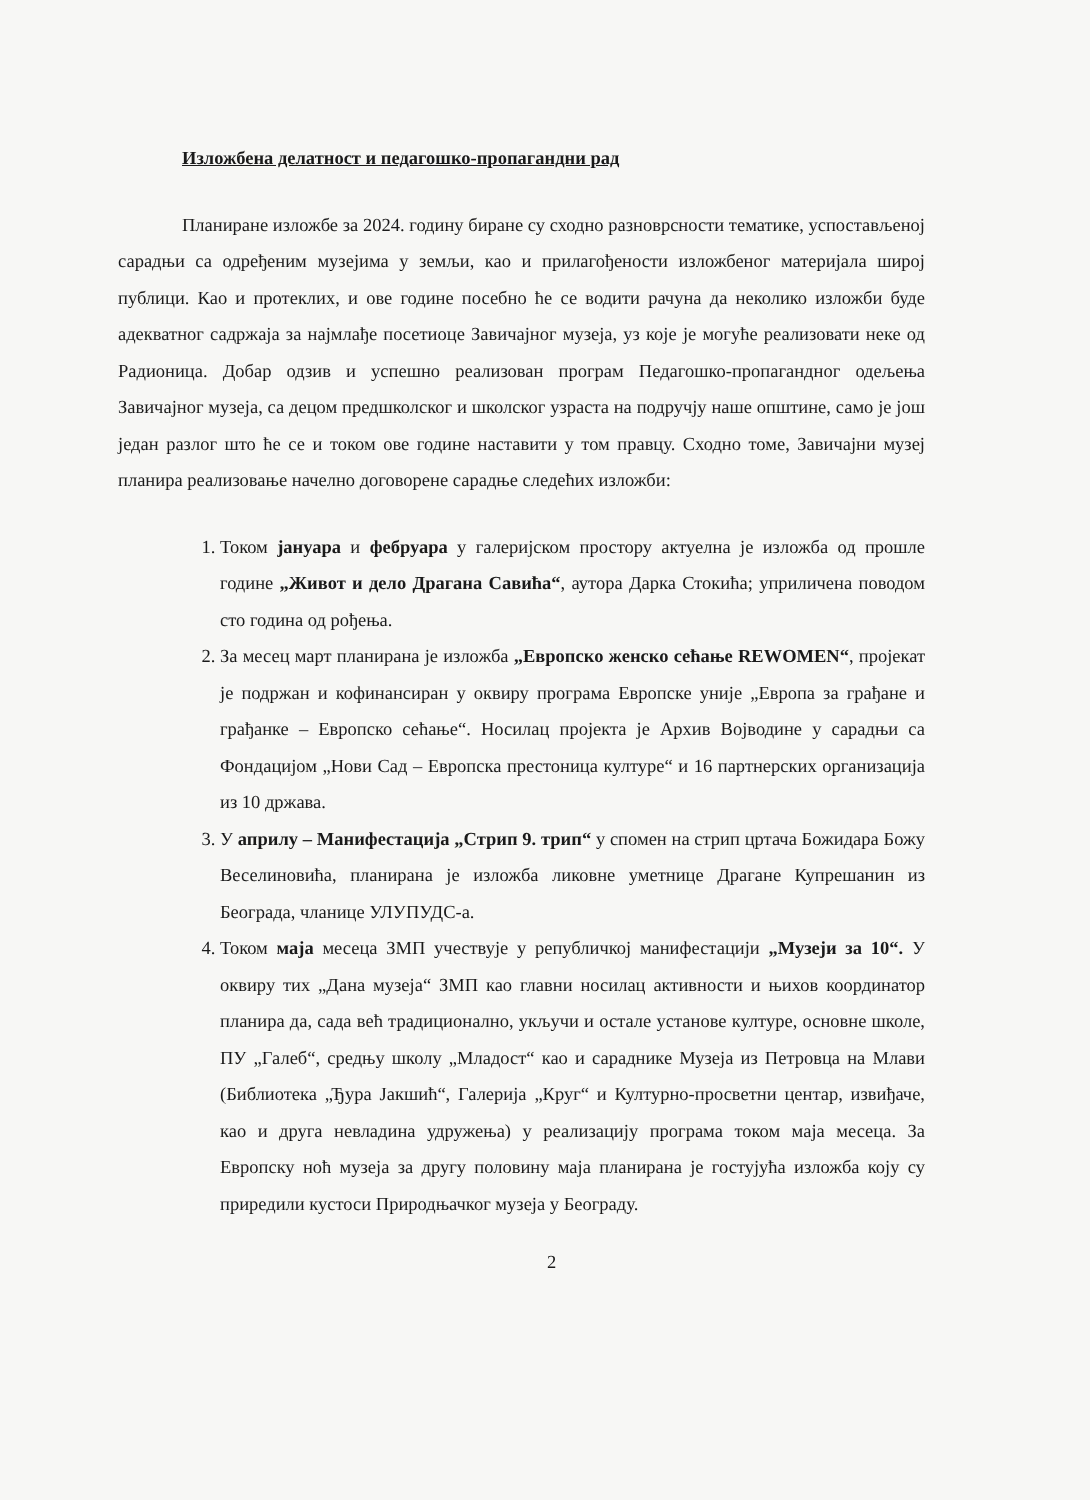Изложбена делатност и педагошко-пропагандни рад
Планиране изложбе за 2024. годину биране су сходно разноврсности тематике, успостављеној сарадњи са одређеним музејима у земљи, као и прилагођености изложбеног материјала широј публици. Као и протеклих, и ове године посебно ће се водити рачуна да неколико изложби буде адекватног садржаја за најмлађе посетиоце Завичајног музеја, уз које је могуће реализовати неке од Радионица. Добар одзив и успешно реализован програм Педагошко-пропагандног одељења Завичајног музеја, са децом предшколског и школског узраста на подручју наше општине, само је још један разлог што ће се и током ове године наставити у том правцу. Сходно томе, Завичајни музеј планира реализовање начелно договорене сарадње следећих изложби:
1. Током јануара и фебруара у галеријском простору актуелна је изложба од прошле године „Живот и дело Драгана Савића“, аутора Дарка Стокића; уприличена поводом сто година од рођења.
2. За месец март планирана је изложба „Европско женско сећање REWOMEN“, пројекат је подржан и кофинансиран у оквиру програма Европске уније „Европа за грађане и грађанке – Европско сећање“. Носилац пројекта је Архив Војводине у сарадњи са Фондацијом „Нови Сад – Европска престоница културе“ и 16 партнерских организација из 10 држава.
3. У априлу – Манифестација „Стрип 9. трип“ у спомен на стрип цртача Божидара Божу Веселиновића, планирана је изложба ликовне уметнице Драгане Купрешанин из Београда, чланице УЛУПУДС-а.
4. Током маја месеца ЗМП учествује у републичкој манифестацији „Музеји за 10“. У оквиру тих „Дана музеја“ ЗМП као главни носилац активности и њихов координатор планира да, сада већ традиционално, укључи и остале установе културе, основне школе, ПУ „Галеб“, средњу школу „Младост“ као и сараднике Музеја из Петровца на Млави (Библиотека „Ђура Јакшић“, Галерија „Круг“ и Културно-просветни центар, извиђаче, као и друга невладина удружења) у реализацију програма током маја месеца. За Европску ноћ музеја за другу половину маја планирана је гостујућа изложба коју су приредили кустоси Природњачког музеја у Београду.
2